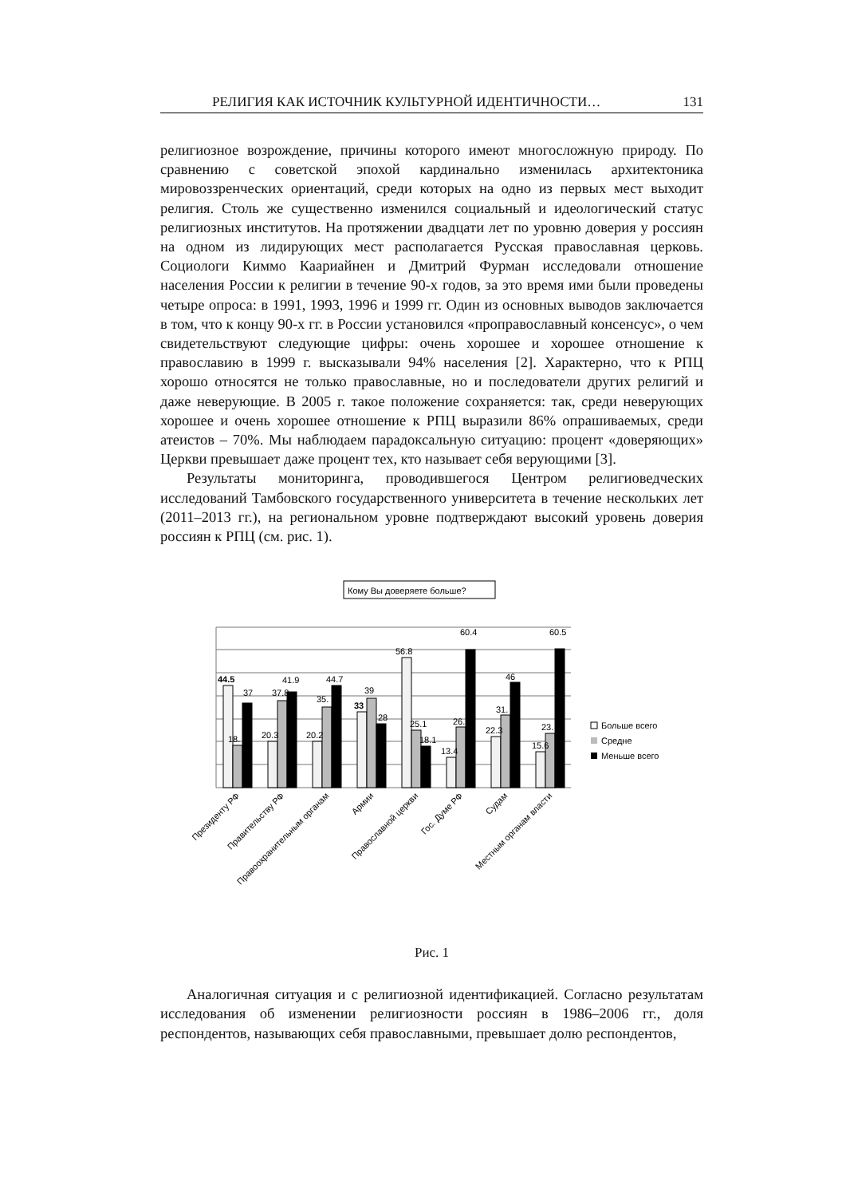РЕЛИГИЯ КАК ИСТОЧНИК КУЛЬТУРНОЙ ИДЕНТИЧНОСТИ… 131
религиозное возрождение, причины которого имеют многосложную природу. По сравнению с советской эпохой кардинально изменилась архитектоника мировоззренческих ориентаций, среди которых на одно из первых мест выходит религия. Столь же существенно изменился социальный и идеологический статус религиозных институтов. На протяжении двадцати лет по уровню доверия у россиян на одном из лидирующих мест располагается Русская православная церковь. Социологи Киммо Каариайнен и Дмитрий Фурман исследовали отношение населения России к религии в течение 90-х годов, за это время ими были проведены четыре опроса: в 1991, 1993, 1996 и 1999 гг. Один из основных выводов заключается в том, что к концу 90-х гг. в России установился «проправославный консенсус», о чем свидетельствуют следующие цифры: очень хорошее и хорошее отношение к православию в 1999 г. высказывали 94% населения [2]. Характерно, что к РПЦ хорошо относятся не только православные, но и последователи других религий и даже неверующие. В 2005 г. такое положение сохраняется: так, среди неверующих хорошее и очень хорошее отношение к РПЦ выразили 86% опрашиваемых, среди атеистов – 70%. Мы наблюдаем парадоксальную ситуацию: процент «доверяющих» Церкви превышает даже процент тех, кто называет себя верующими [3].
Результаты мониторинга, проводившегося Центром религиоведческих исследований Тамбовского государственного университета в течение нескольких лет (2011–2013 гг.), на региональном уровне подтверждают высокий уровень доверия россиян к РПЦ (см. рис. 1).
Кому Вы доверяете больше?
44.5
37
18.
41.9
37.8
20.3
44.7
35.
20.2
39
33
28
56.8
25.1
18.1
60.4
26.
13.4
46
31.
22.3
60.5
23.
15.6
Больше всего
Средне
Меньше всего
Президенту РФ
Правительству РФ
Правоохранительным органам
Армии
Православной церкви
Гос. Думе РФ
Судам
Местным органам власти
Рис. 1
Аналогичная ситуация и с религиозной идентификацией. Согласно результатам исследования об изменении религиозности россиян в 1986–2006 гг., доля респондентов, называющих себя православными, превышает долю респондентов,